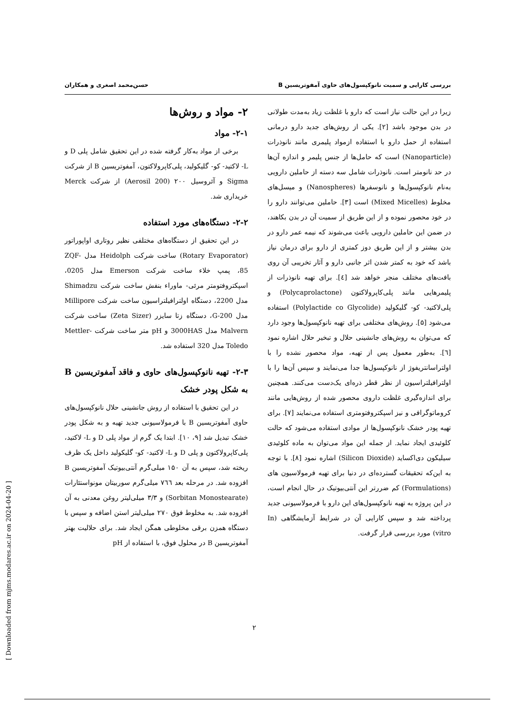بررسی کارایی و سمیت نانوکپسول‌های حاوی آمفوتریسین B حسن‌محمد اصغری و همکاران
زیرا در این حالت نیاز است که دارو با غلظت زیاد به‌مدت طولانی در بدن موجود باشد [۲]. یکی از روش‌های جدید دارو درمانی استفاده از حمل دارو با استفاده ازمواد پلیمری مانند نانوذرات (Nanoparticle) است که حامل‌ها از جنس پلیمر و اندازه آن‌ها در حد نانومتر است. نانوذرات شامل سه دسته از حاملین دارویی به‌نام نانوکپسول‌ها و نانوسفرها (Nanospheres) و میسل‌های مخلوط (Mixed Micelles) است [۳]. حاملین می‌توانند دارو را در خود محصور نموده و از این طریق از سمیت آن در بدن بکاهند، در ضمن این حاملین دارویی باعث می‌شوند که نیمه عمر دارو در بدن بیشتر و از این طریق دوز کمتری از دارو برای درمان نیاز باشد که خود به کمتر شدن اثر جانبی دارو و آثار تخریبی آن روی بافت‌های مختلف منجر خواهد شد [٤]. برای تهیه نانوذرات از پلیمرهایی مانند پلی‌کاپرولاکتون (Polycaprolactone) و پلی‌لاکتید- کو- گلیکولید (Polylactide co Glycolide) استفاده می‌شود [۵]. روش‌های مختلفی برای تهیه نانوکپسول‌ها وجود دارد که می‌توان به روش‌های جانشینی حلال و تبخیر حلال اشاره نمود [٦]. به‌طور معمول پس از تهیه، مواد محصور نشده را با اولتراسانتریفوژ از نانوکپسول‌ها جدا می‌نمایند و سپس آن‌ها را با اولترافیلتراسیون از نظر قطر ذره‌ای یک‌دست می‌کنند. همچنین برای اندازه‌گیری غلظت داروی محصور شده از روش‌هایی مانند کروماتوگرافی و نیز اسپکتروفتومتری استفاده می‌نمایند [۷]. برای تهیه پودر خشک نانوکپسول‌ها از موادی استفاده می‌شود که حالت کلوئیدی ایجاد نماید. از جمله این مواد می‌توان به ماده کلوئیدی سیلیکون دی‌اکساید (Silicon Dioxide) اشاره نمود [۸]. با توجه به این‌که تحقیقات گسترده‌ای در دنیا برای تهیه فرمولاسیون های (Formulations) کم ضررتر این آنتی‌بیوتیک در حال انجام است، در این پروژه به تهیه نانوکپسول‌های این دارو با فرمولاسیونی جدید پرداخته شد و سپس کارایی آن در شرایط آزمایشگاهی (In vitro) مورد بررسی قرار گرفت.
۲- مواد و روش‌ها
۲-۱- مواد
برخی از مواد به‌کار گرفته شده در این تحقیق شامل پلی D و L- لاکتید- کو- گلیکولید، پلی‌کاپرولاکتون، آمفوتریسین B از شرکت Sigma و آئروسیل ۲۰۰ (Aerosil 200) از شرکت Merck خریداری شد.
۲-۲- دستگاه‌های مورد استفاده
در این تحقیق از دستگاه‌های مختلفی نظیر روتاری اواپوراتور (Rotary Evaporator) ساخت شرکت Heidolph مدل ZQF-85، پمپ خلاء ساخت شرکت Emerson مدل 0205، اسپکتروفتومتر مرئی- ماوراء بنفش ساخت شرکت Shimadzu مدل 2200، دستگاه اولترافیلتراسیون ساخت شرکت Millipore مدل G-200، دستگاه زتا سایزر (Zeta Sizer) ساخت شرکت Malvern مدل 3000HAS و pH متر ساخت شرکت Mettler-Toledo مدل 320 استفاده شد.
۲-۳- تهیه نانوکپسول‌های حاوی و فاقد آمفوتریسین B به شکل پودر خشک
در این تحقیق با استفاده از روش جانشینی حلال نانوکپسول‌های حاوی آمفوتریسین B با فرمولاسیونی جدید تهیه و به شکل پودر خشک تبدیل شد [۹، ۱۰]. ابتدا یک گرم از مواد پلی D و L- لاکتید، پلی‌کاپرولاکتون و پلی D و L- لاکتید- کو- گلیکولید داخل یک ظرف ریخته شد، سپس به آن ۱۵۰ میلی‌گرم آنتی‌بیوتیک آمفوتریسین B افزوده شد. در مرحله بعد ٧٦٦ میلی‌گرم سوربیتان مونواستئارات (Sorbitan Monostearate) و ۳/۳ میلی‌لیتر روغن معدنی به آن افزوده شد. به مخلوط فوق ۲۷۰ میلی‌لیتر استن اضافه و سپس با دستگاه همزن برقی مخلوطی همگن ایجاد شد. برای حلالیت بهتر آمفوتریسین B در محلول فوق، با استفاده از pH
۲
[ Downloaded from mjms.modares.ac.ir on 2024-04-20 ]